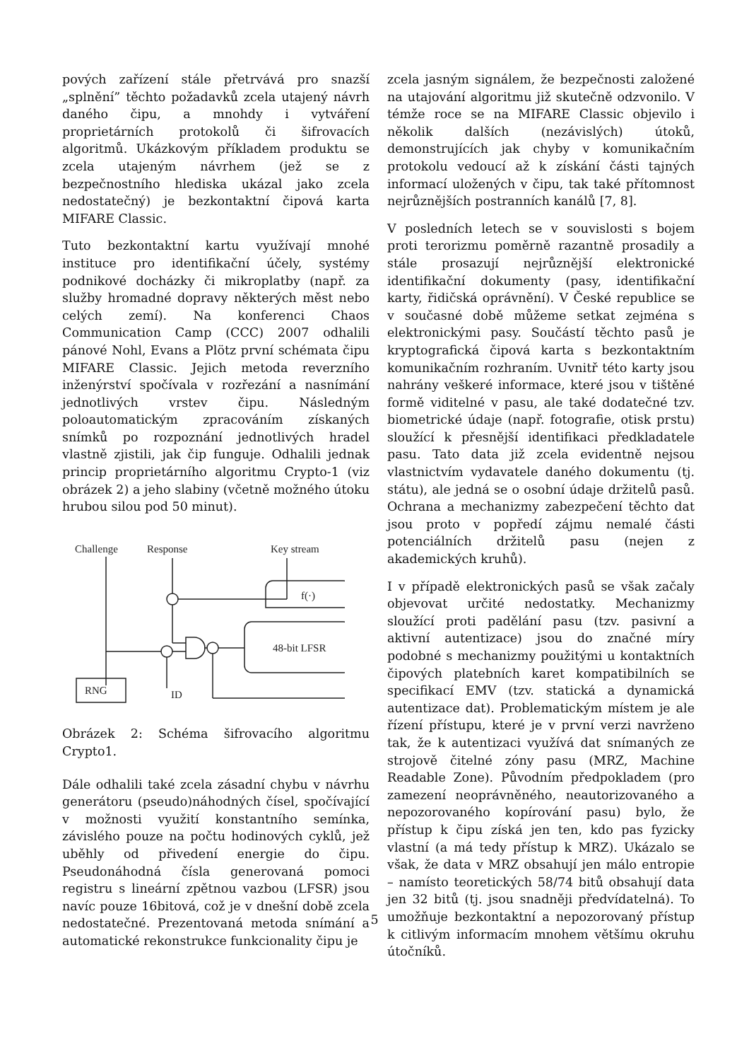pových zařízení stále přetrvává pro snazší „splnění” těchto požadavků zcela utajený návrh daného čipu, a mnohdy i vytváření proprietárních protokolů či šifrovacích algoritmů. Ukázkovým příkladem produktu se zcela utajeným návrhem (jež se z bezpečnostního hlediska ukázal jako zcela nedostatečný) je bezkontaktní čipová karta MIFARE Classic.
Tuto bezkontaktní kartu využívají mnohé instituce pro identifikační účely, systémy podnikové docházky či mikroplatby (např. za služby hromadné dopravy některých měst nebo celých zemí). Na konferenci Chaos Communication Camp (CCC) 2007 odhalili pánové Nohl, Evans a Plötz první schémata čipu MIFARE Classic. Jejich metoda reverzního inženýrství spočívala v rozřezání a nasnímání jednotlivých vrstev čipu. Následným poloautomatickým zpracováním získaných snímků po rozpoznání jednotlivých hradel vlastně zjistili, jak čip funguje. Odhalili jednak princip proprietárního algoritmu Crypto-1 (viz obrázek 2) a jeho slabiny (včetně možného útoku hrubou silou pod 50 minut).
Challenge
Response
Key stream
ID
48-bit LFSR
f(·)
RNG
Obrázek 2: Schéma šifrovacího algoritmu Crypto1.
Dále odhalili také zcela zásadní chybu v návrhu generátoru (pseudo)náhodných čísel, spočívající v možnosti využití konstantního semínka, závislého pouze na počtu hodinových cyklů, jež uběhly od přivedení energie do čipu. Pseudonáhodná čísla generovaná pomoci registru s lineární zpětnou vazbou (LFSR) jsou navíc pouze 16bitová, což je v dnešní době zcela nedostatečné. Prezentovaná metoda snímání a automatické rekonstrukce funkcionality čipu je
zcela jasným signálem, že bezpečnosti založené na utajování algoritmu již skutečně odzvonilo. V témže roce se na MIFARE Classic objevilo i několik dalších (nezávislých) útoků, demonstrujících jak chyby v komunikačním protokolu vedoucí až k získání části tajných informací uložených v čipu, tak také přítomnost nejrůznějších postranních kanálů [7, 8].
V posledních letech se v souvislosti s bojem proti terorizmu poměrně razantně prosadily a stále prosazují nejrůznější elektronické identifikační dokumenty (pasy, identifikační karty, řidičská oprávnění). V České republice se v současné době můžeme setkat zejména s elektronickými pasy. Součástí těchto pasů je kryptografická čipová karta s bezkontaktním komunikačním rozhraním. Uvnitř této karty jsou nahrány veškeré informace, které jsou v tištěné formě viditelné v pasu, ale také dodatečné tzv. biometrické údaje (např. fotografie, otisk prstu) sloužící k přesnější identifikaci předkladatele pasu. Tato data již zcela evidentně nejsou vlastnictvím vydavatele daného dokumentu (tj. státu), ale jedná se o osobní údaje držitelů pasů. Ochrana a mechanizmy zabezpečení těchto dat jsou proto v popředí zájmu nemalé části potenciálních držitelů pasu (nejen z akademických kruhů).
I v případě elektronických pasů se však začaly objevovat určité nedostatky. Mechanizmy sloužící proti padělání pasu (tzv. pasivní a aktivní autentizace) jsou do značné míry podobné s mechanizmy použitými u kontaktních čipových platebních karet kompatibilních se specifikací EMV (tzv. statická a dynamická autentizace dat). Problematickým místem je ale řízení přístupu, které je v první verzi navrženo tak, že k autentizaci využívá dat snímaných ze strojově čitelné zóny pasu (MRZ, Machine Readable Zone). Původním předpokladem (pro zamezení neoprávněného, neautorizovaného a nepozorovaného kopírování pasu) bylo, že přístup k čipu získá jen ten, kdo pas fyzicky vlastní (a má tedy přístup k MRZ). Ukázalo se však, že data v MRZ obsahují jen málo entropie – namísto teoretických 58/74 bitů obsahují data jen 32 bitů (tj. jsou snadněji předvídatelná). To umožňuje bezkontaktní a nepozorovaný přístup k citlivým informacím mnohem většímu okruhu útočníků.
5